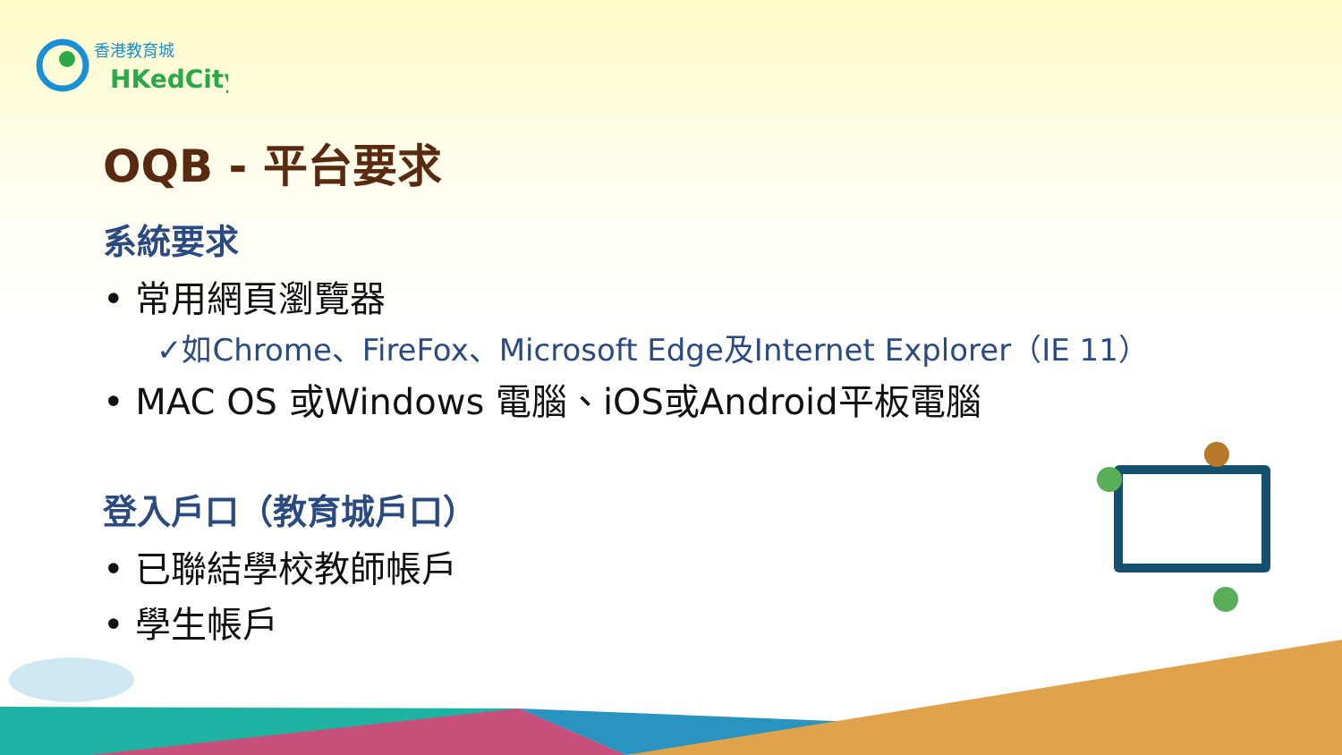香港教育城
HKedCity
OQB - 平台要求
系統要求
• 常用網頁瀏覽器
✓如Chrome、FireFox、Microsoft Edge及Internet Explorer（IE 11）
• MAC OS 或Windows 電腦、iOS或Android平板電腦
登入戶口（教育城戶口）
• 已聯結學校教師帳戶
• 學生帳戶